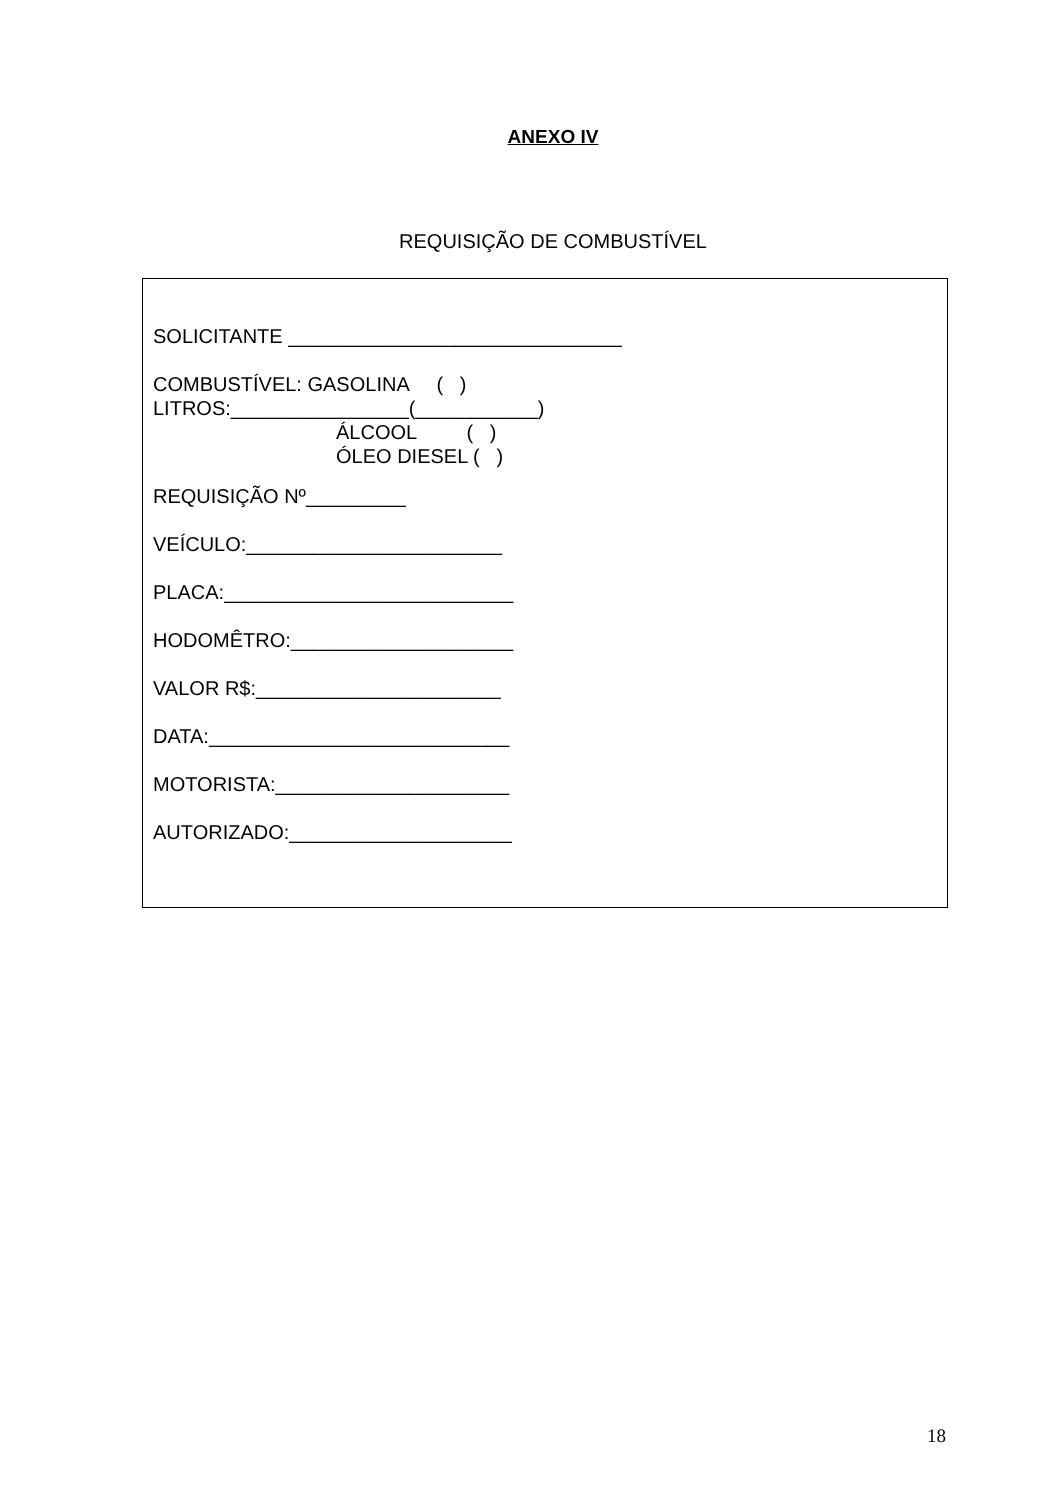ANEXO IV
REQUISIÇÃO DE COMBUSTÍVEL
SOLICITANTE ______________________________
COMBUSTÍVEL: GASOLINA ( ) LITROS:________________(___________) ÁLCOOL ( ) ÓLEO DIESEL ( )
REQUISIÇÃO Nº_________
VEÍCULO:_______________________
PLACA:__________________________
HODOMÊTRO:____________________
VALOR R$:______________________
DATA:___________________________
MOTORISTA:_____________________
AUTORIZADO:____________________
18